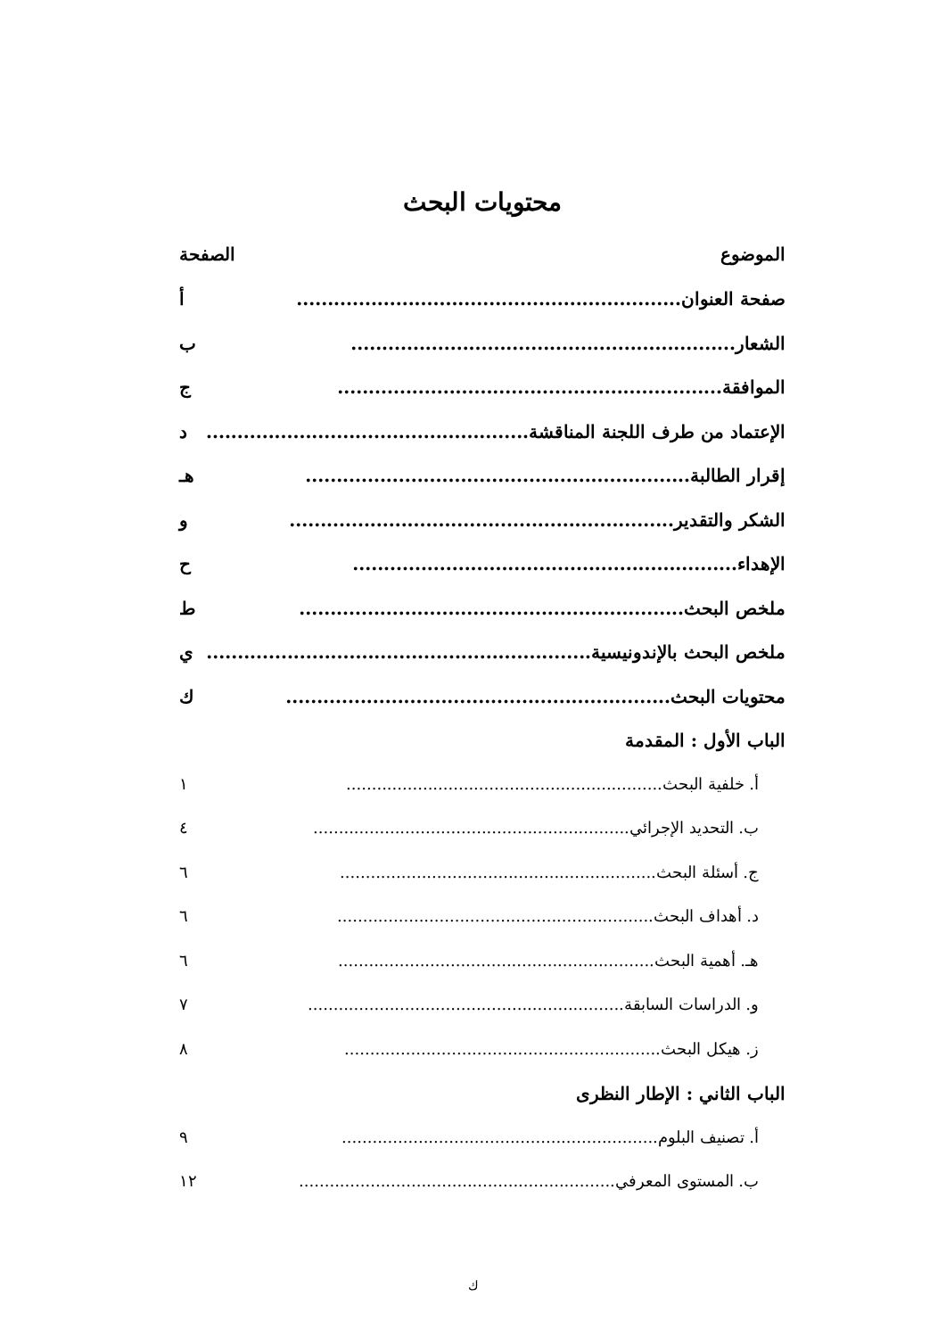محتويات البحث
الموضوع الصفحة
صفحة العنوان.............................................................. أ
الشعار.............................................................. ب
الموافقة.............................................................. ج
الإعتماد من طرف اللجنة المناقشة.............................................................. د
إقرار الطالبة.............................................................. هـ
الشكر والتقدير.............................................................. و
الإهداء.............................................................. ح
ملخص البحث.............................................................. ط
ملخص البحث بالإندونيسية.............................................................. ي
محتويات البحث.............................................................. ك
الباب الأول : المقدمة
أ. خلفية البحث.............................................................. ١
ب. التحديد الإجرائي.............................................................. ٤
ج. أسئلة البحث.............................................................. ٦
د. أهداف البحث.............................................................. ٦
هـ. أهمية البحث.............................................................. ٦
و. الدراسات السابقة.............................................................. ٧
ز. هيكل البحث.............................................................. ٨
الباب الثاني : الإطار النظرى
أ. تصنيف البلوم.............................................................. ٩
ب. المستوى المعرفي.............................................................. ١٢
ك